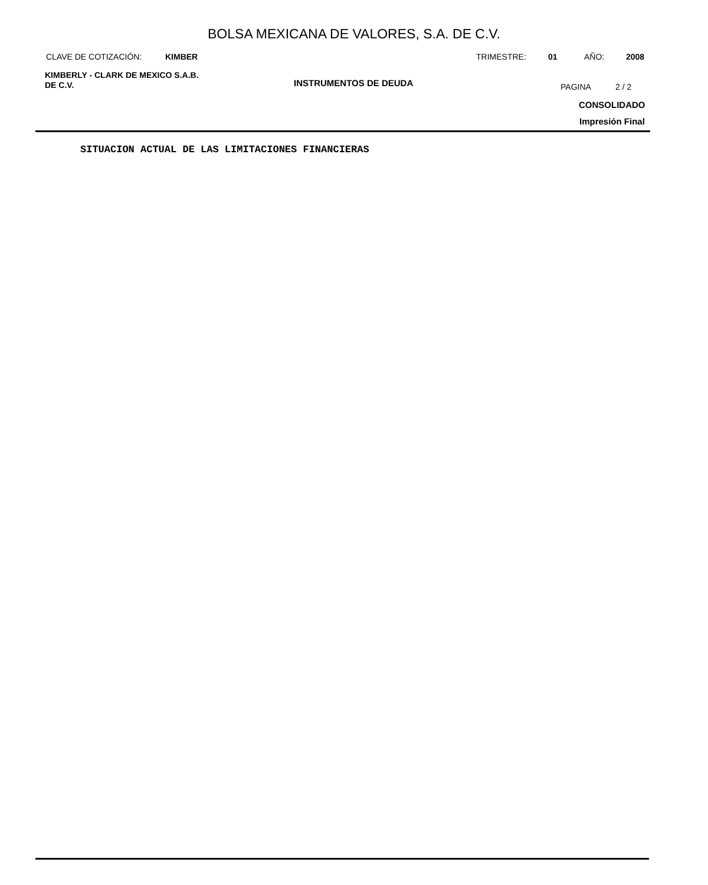BOLSA MEXICANA DE VALORES, S.A. DE C.V.
CLAVE DE COTIZACIÓN: KIMBER TRIMESTRE: 01 AÑO: 2008
KIMBERLY - CLARK DE MEXICO S.A.B.
DE C.V.
INSTRUMENTOS DE DEUDA PAGINA 2 / 2
CONSOLIDADO
Impresión Final
SITUACION ACTUAL DE LAS LIMITACIONES FINANCIERAS